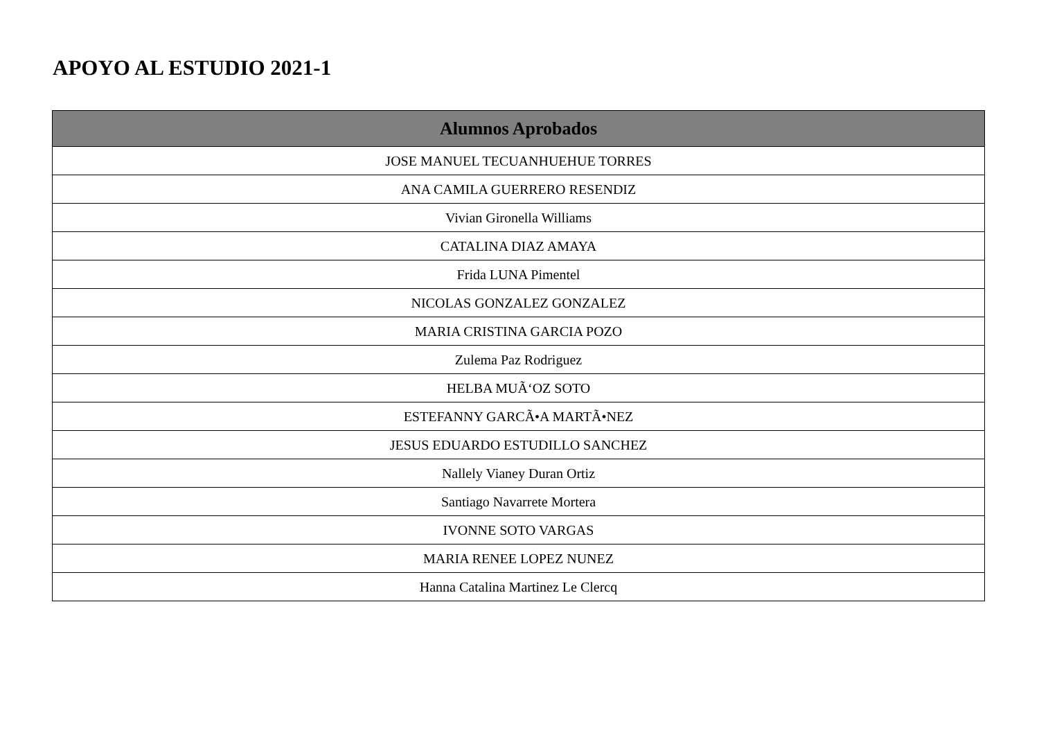APOYO AL ESTUDIO 2021-1
| Alumnos Aprobados |
| --- |
| JOSE MANUEL TECUANHUEHUE TORRES |
| ANA CAMILA GUERRERO RESENDIZ |
| Vivian Gironella Williams |
| CATALINA DIAZ AMAYA |
| Frida LUNA Pimentel |
| NICOLAS GONZALEZ GONZALEZ |
| MARIA CRISTINA GARCIA POZO |
| Zulema Paz Rodriguez |
| HELBA MUÃ‘OZ SOTO |
| ESTEFANNY GARCÃ•A MARTÃ•NEZ |
| JESUS EDUARDO ESTUDILLO SANCHEZ |
| Nallely Vianey Duran Ortiz |
| Santiago Navarrete Mortera |
| IVONNE SOTO VARGAS |
| MARIA RENEE LOPEZ NUNEZ |
| Hanna Catalina Martinez Le Clercq |